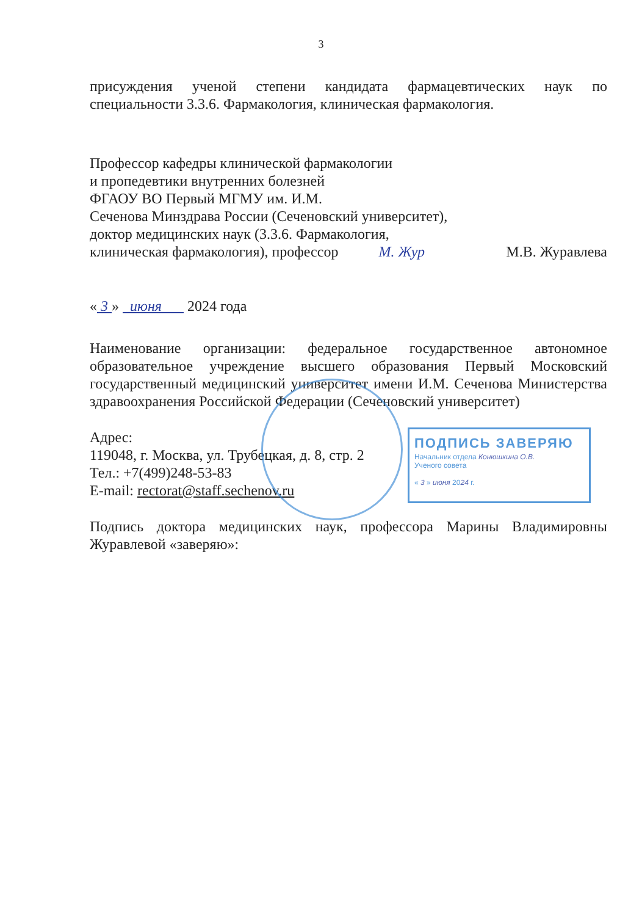ПОДПИСЬ ЗАВЕРЯЮ
Начальник отдела Конюшкина О.В.
Ученого совета
« 3 » июня 2024 г.
3
присуждения ученой степени кандидата фармацевтических наук по специальности 3.3.6. Фармакология, клиническая фармакология.
Профессор кафедры клинической фармакологии
и пропедевтики внутренних болезней
ФГАОУ ВО Первый МГМУ им. И.М.
Сеченова Минздрава России (Сеченовский университет),
доктор медицинских наук (3.3.6. Фармакология,
клиническая фармакология), профессор М. Жур М.В. Журавлева
« 3 » июня 2024 года
Наименование организации: федеральное государственное автономное образовательное учреждение высшего образования Первый Московский государственный медицинский университет имени И.М. Сеченова Министерства здравоохранения Российской Федерации (Сеченовский университет)
Адрес:
119048, г. Москва, ул. Трубецкая, д. 8, стр. 2
Тел.: +7(499)248-53-83
E-mail: rectorat@staff.sechenov.ru
Подпись доктора медицинских наук, профессора Марины Владимировны Журавлевой «заверяю»: